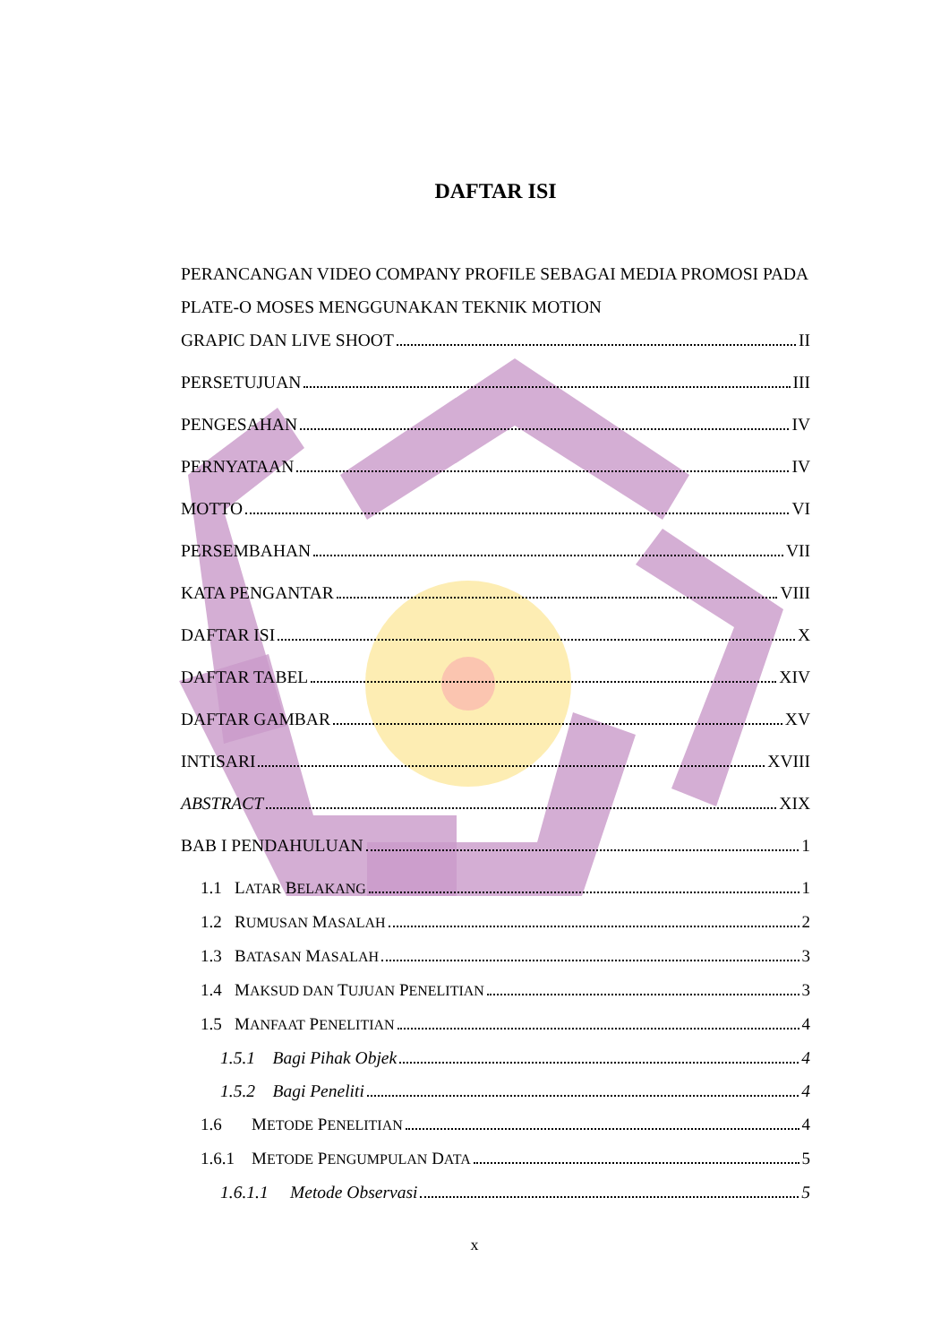DAFTAR ISI
PERANCANGAN VIDEO COMPANY PROFILE SEBAGAI MEDIA PROMOSI PADA PLATE-O MOSES MENGGUNAKAN TEKNIK MOTION
GRAPIC DAN LIVE SHOOT II
PERSETUJUAN III
PENGESAHAN IV
PERNYATAAN IV
MOTTO VI
PERSEMBAHAN VII
KATA PENGANTAR VIII
DAFTAR ISI X
DAFTAR TABEL XIV
DAFTAR GAMBAR XV
INTISARI XVIII
ABSTRACT XIX
BAB I PENDAHULUAN 1
1.1 LATAR BELAKANG 1
1.2 RUMUSAN MASALAH 2
1.3 BATASAN MASALAH 3
1.4 MAKSUD DAN TUJUAN PENELITIAN 3
1.5 MANFAAT PENELITIAN 4
1.5.1 Bagi Pihak Objek 4
1.5.2 Bagi Peneliti 4
1.6 METODE PENELITIAN 4
1.6.1 METODE PENGUMPULAN DATA 5
1.6.1.1 Metode Observasi 5
x